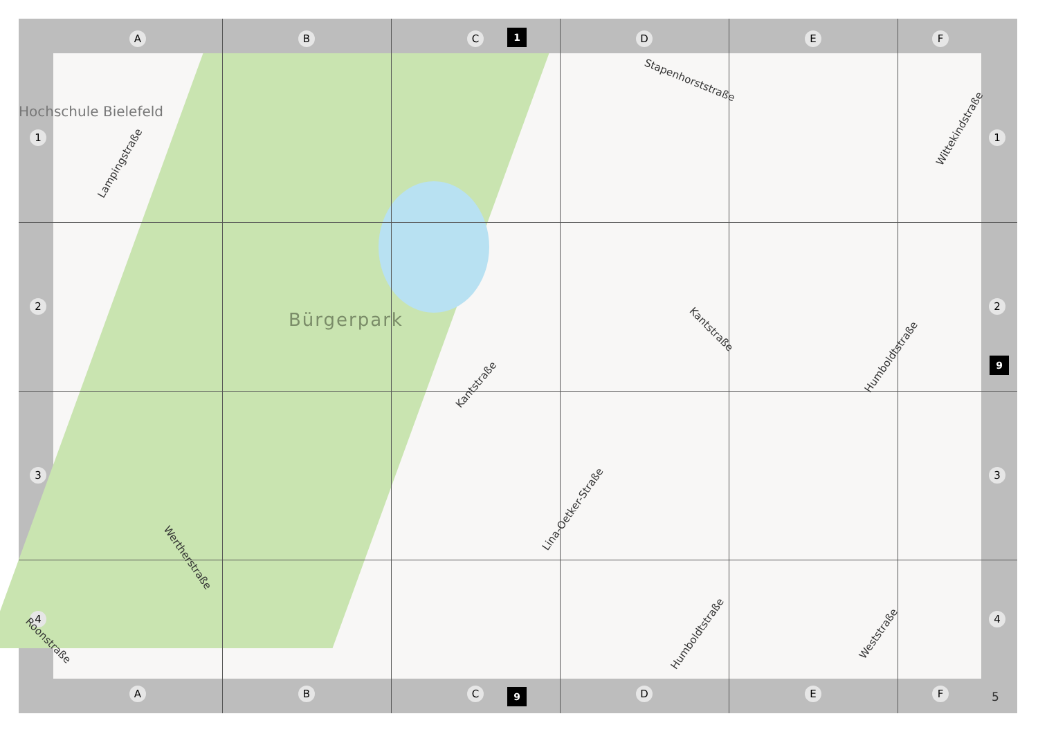A B C D E F
1
Hochschule Bielefeld
1
2
3
4
Stapenhorststraße
Wittekindstraße
Lampingstraße
Bürgerpark Kantstraße
Humboldtstraße
Kantstraße
Lina-Oetker-Straße
Wertherstraße
Humboldtstraße Weststraße
Roonstraße
1
2
3
4
9
A B C D E F
9 5